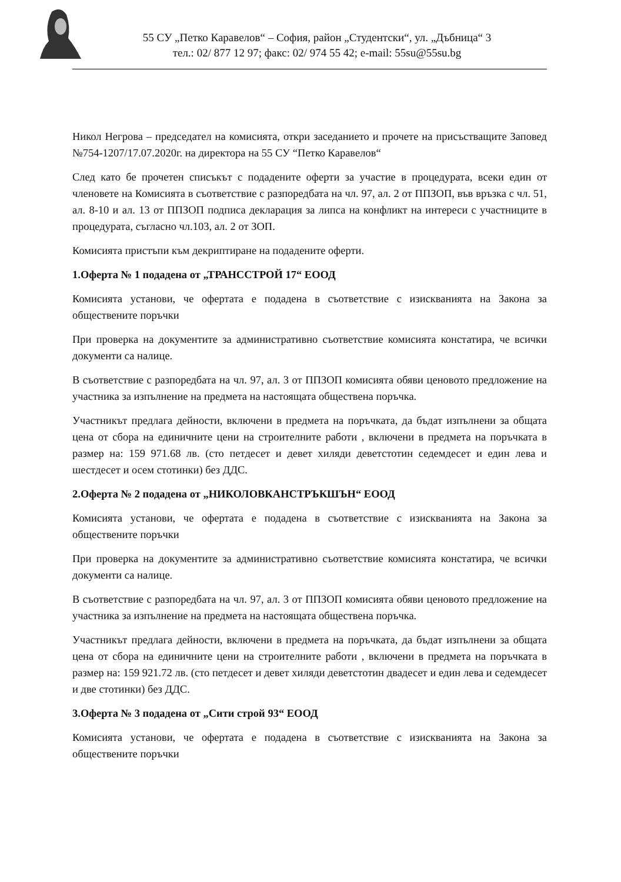55 СУ „Петко Каравелов“ – София, район „Студентски“, ул. „Дъбница“ 3
тел.: 02/ 877 12 97; факс: 02/ 974 55 42; e-mail: 55su@55su.bg
Никол Негрова – председател на комисията, откри заседанието и прочете на присъстващите Заповед №754-1207/17.07.2020г. на директора на 55 СУ “Петко Каравелов“
След като бе прочетен списъкът с подадените оферти за участие в процедурата, всеки един от членовете на Комисията в съответствие с разпоредбата на чл. 97, ал. 2 от ППЗОП, във връзка с чл. 51, ал. 8-10 и ал. 13 от ППЗОП подписа декларация за липса на конфликт на интереси с участниците в процедурата, съгласно чл.103, ал. 2 от ЗОП.
Комисията пристъпи към декриптиране на подадените оферти.
1.Оферта № 1 подадена от „ТРАНССТРОЙ 17“ ЕООД
Комисията установи, че офертата е подадена в съответствие с изискванията на Закона за обществените поръчки
При проверка на документите за административно съответствие комисията констатира, че всички документи са налице.
В съответствие с разпоредбата на чл. 97, ал. 3 от ППЗОП комисията обяви ценовото предложение на участника за изпълнение на предмета на настоящата обществена поръчка.
Участникът предлага дейности, включени в предмета на поръчката, да бъдат изпълнени за общата цена от сбора на единичните цени на строителните работи , включени в предмета на поръчката в размер на: 159 971.68 лв. (сто петдесет и девет хиляди деветстотин седемдесет и един лева и шестдесет и осем стотинки) без ДДС.
2.Оферта № 2 подадена от „НИКОЛОВКАНСТРЪКШЪН“ ЕООД
Комисията установи, че офертата е подадена в съответствие с изискванията на Закона за обществените поръчки
При проверка на документите за административно съответствие комисията констатира, че всички документи са налице.
В съответствие с разпоредбата на чл. 97, ал. 3 от ППЗОП комисията обяви ценовото предложение на участника за изпълнение на предмета на настоящата обществена поръчка.
Участникът предлага дейности, включени в предмета на поръчката, да бъдат изпълнени за общата цена от сбора на единичните цени на строителните работи , включени в предмета на поръчката в размер на: 159 921.72 лв. (сто петдесет и девет хиляди деветстотин двадесет и един лева и седемдесет и две стотинки) без ДДС.
3.Оферта № 3 подадена от „Сити строй 93“ ЕООД
Комисията установи, че офертата е подадена в съответствие с изискванията на Закона за обществените поръчки